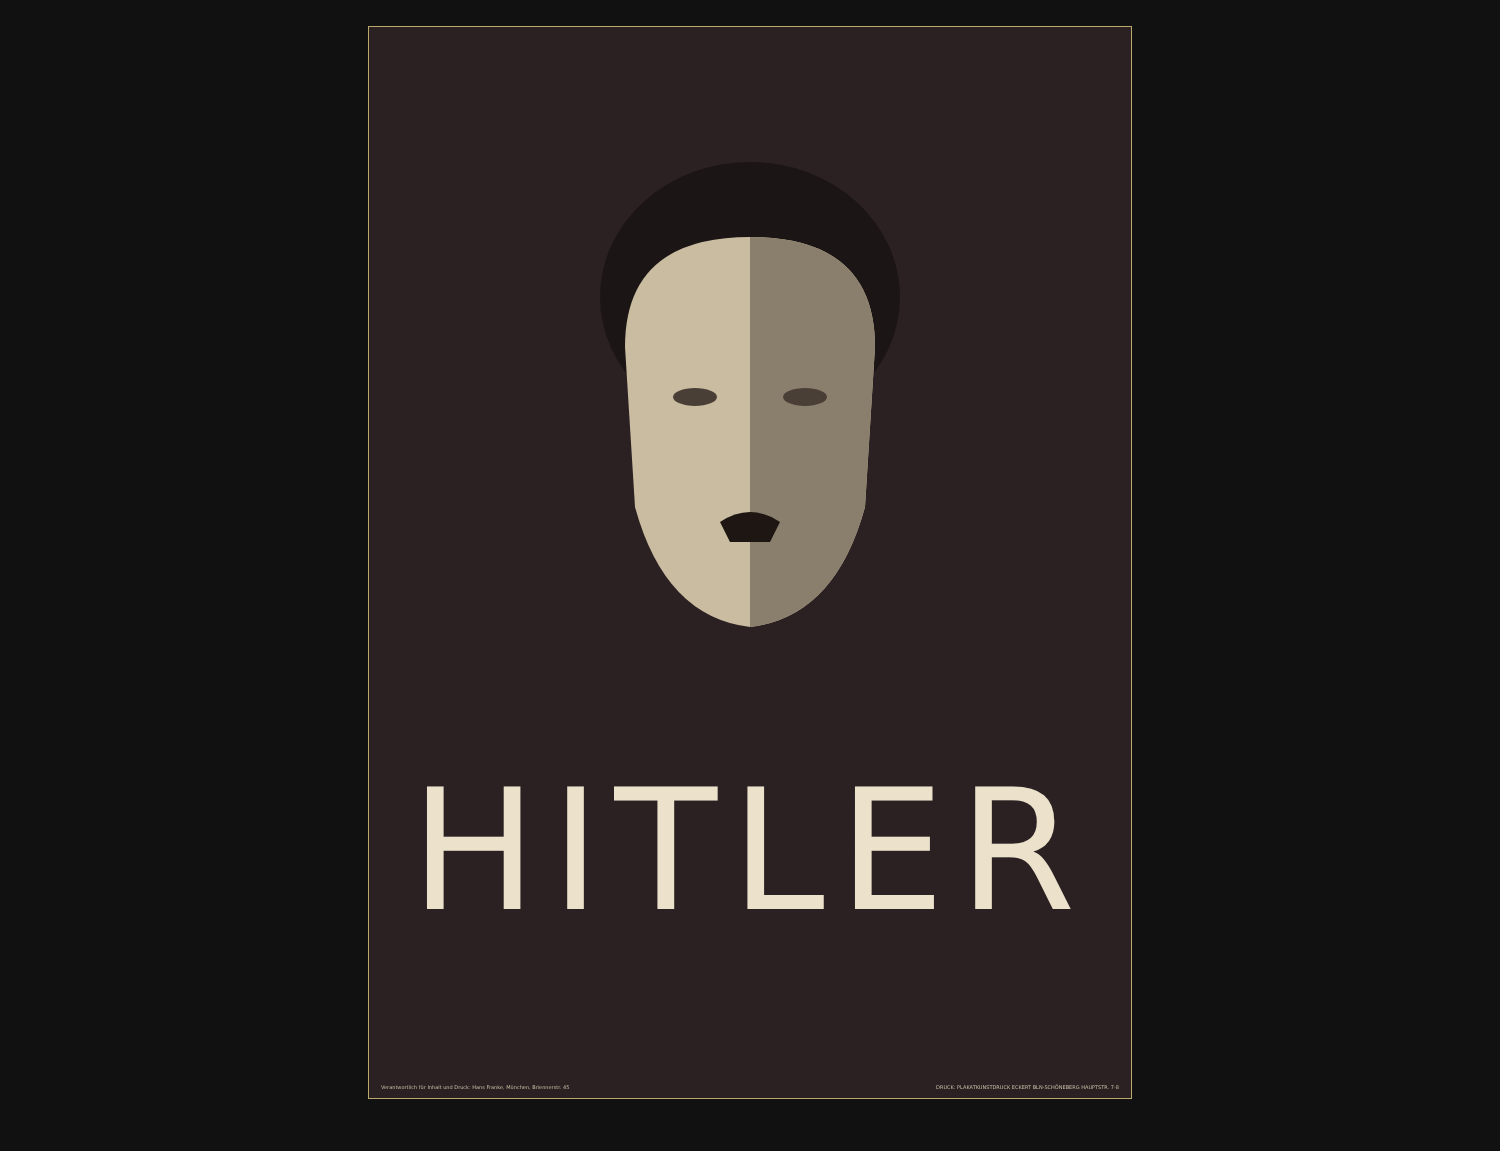HITLER
Verantwortlich für Inhalt und Druck: Hans Franke, München, Briennerstr. 45 DRUCK: PLAKATKUNSTDRUCK ECKERT BLN-SCHÖNEBERG HAUPTSTR. 7-8